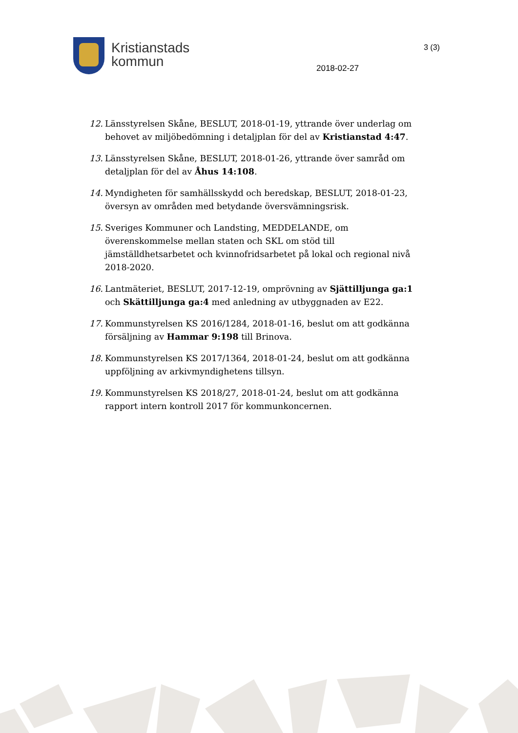Kristianstads
kommun
3 (3)
2018-02-27
12. Länsstyrelsen Skåne, BESLUT, 2018-01-19, yttrande över underlag om behovet av miljöbedömning i detaljplan för del av Kristianstad 4:47.
13. Länsstyrelsen Skåne, BESLUT, 2018-01-26, yttrande över samråd om detaljplan för del av Åhus 14:108.
14. Myndigheten för samhällsskydd och beredskap, BESLUT, 2018-01-23, översyn av områden med betydande översvämningsrisk.
15. Sveriges Kommuner och Landsting, MEDDELANDE, om överenskommelse mellan staten och SKL om stöd till jämställdhetsarbetet och kvinnofridsarbetet på lokal och regional nivå 2018-2020.
16. Lantmäteriet, BESLUT, 2017-12-19, omprövning av Sjättilljunga ga:1 och Skättilljunga ga:4 med anledning av utbyggnaden av E22.
17. Kommunstyrelsen KS 2016/1284, 2018-01-16, beslut om att godkänna försäljning av Hammar 9:198 till Brinova.
18. Kommunstyrelsen KS 2017/1364, 2018-01-24, beslut om att godkänna uppföljning av arkivmyndighetens tillsyn.
19. Kommunstyrelsen KS 2018/27, 2018-01-24, beslut om att godkänna rapport intern kontroll 2017 för kommunkoncernen.